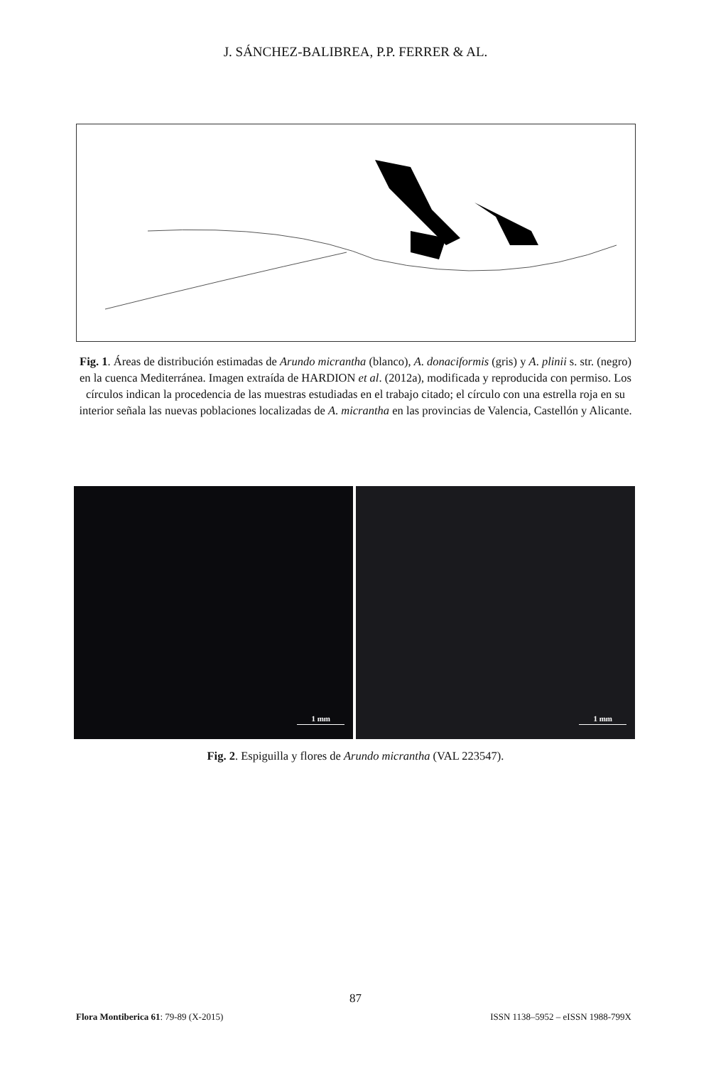J. SÁNCHEZ-BALIBREA, P.P. FERRER & AL.
Fig. 1. Áreas de distribución estimadas de Arundo micrantha (blanco), A. donaciformis (gris) y A. plinii s. str. (negro) en la cuenca Mediterránea. Imagen extraída de HARDION et al. (2012a), modificada y reproducida con permiso. Los círculos indican la procedencia de las muestras estudiadas en el trabajo citado; el círculo con una estrella roja en su interior señala las nuevas poblaciones localizadas de A. micrantha en las provincias de Valencia, Castellón y Alicante.
1 mm
1 mm
Fig. 2. Espiguilla y flores de Arundo micrantha (VAL 223547).
87
Flora Montiberica 61: 79-89 (X-2015) ISSN 1138–5952 – eISSN 1988-799X